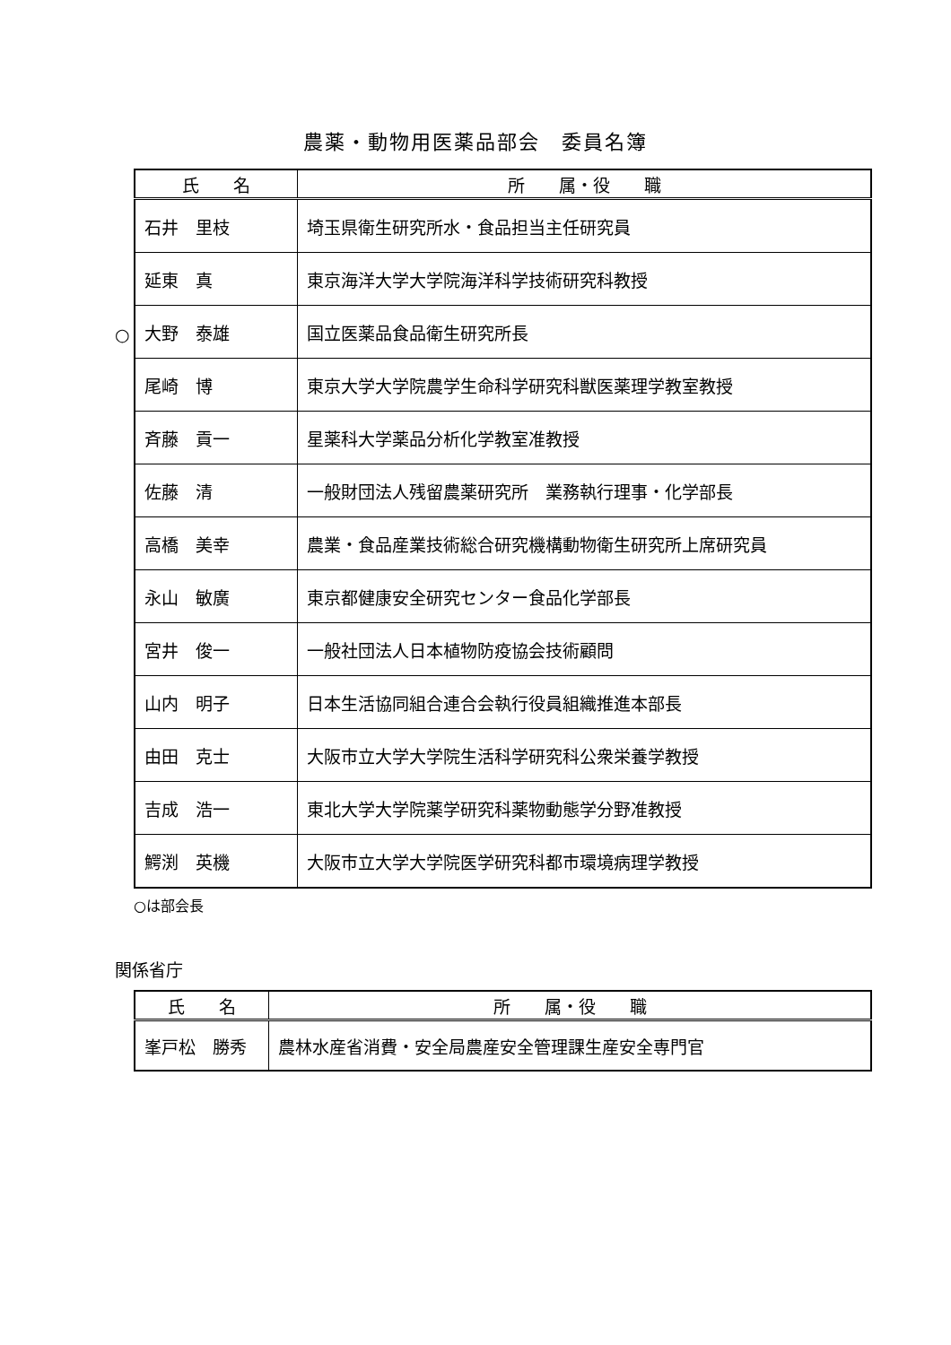農薬・動物用医薬品部会　委員名簿
○
| 氏 名 | 所 属・役 職 |
| --- | --- |
| 石井 里枝 | 埼玉県衛生研究所水・食品担当主任研究員 |
| 延東 真 | 東京海洋大学大学院海洋科学技術研究科教授 |
| 大野 泰雄 | 国立医薬品食品衛生研究所長 |
| 尾崎 博 | 東京大学大学院農学生命科学研究科獣医薬理学教室教授 |
| 斉藤 貢一 | 星薬科大学薬品分析化学教室准教授 |
| 佐藤 清 | 一般財団法人残留農薬研究所 業務執行理事・化学部長 |
| 高橋 美幸 | 農業・食品産業技術総合研究機構動物衛生研究所上席研究員 |
| 永山 敏廣 | 東京都健康安全研究センター食品化学部長 |
| 宮井 俊一 | 一般社団法人日本植物防疫協会技術顧問 |
| 山内 明子 | 日本生活協同組合連合会執行役員組織推進本部長 |
| 由田 克士 | 大阪市立大学大学院生活科学研究科公衆栄養学教授 |
| 吉成 浩一 | 東北大学大学院薬学研究科薬物動態学分野准教授 |
| 鰐渕 英機 | 大阪市立大学大学院医学研究科都市環境病理学教授 |
○は部会長
関係省庁
| 氏 名 | 所 属・役 職 |
| --- | --- |
| 峯戸松 勝秀 | 農林水産省消費・安全局農産安全管理課生産安全専門官 |